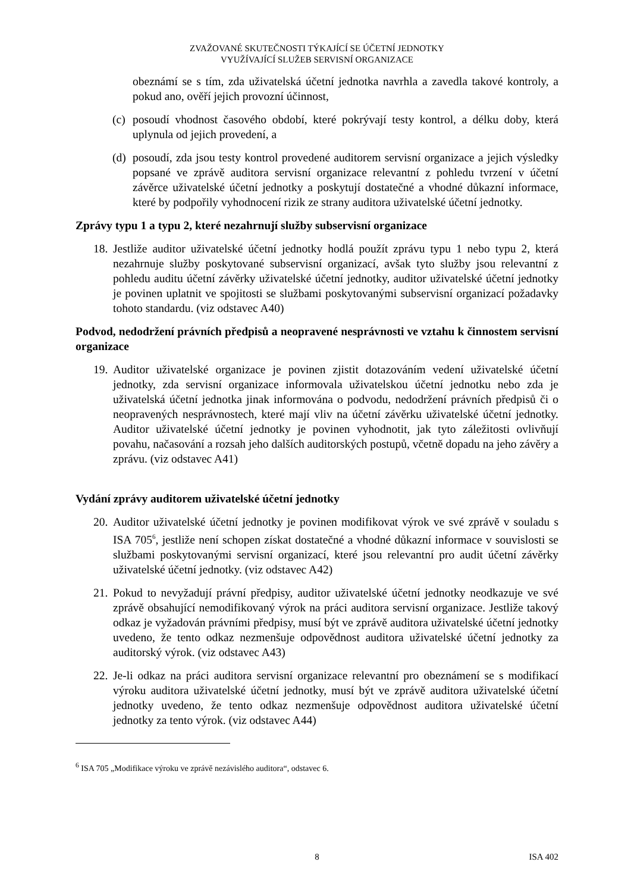ZVAŽOVANÉ SKUTEČNOSTI TÝKAJÍCÍ SE ÚČETNÍ JEDNOTKY
VYUŽÍVAJÍCÍ SLUŽEB SERVISNÍ ORGANIZACE
obeznámí se s tím, zda uživatelská účetní jednotka navrhla a zavedla takové kontroly, a pokud ano, ověří jejich provozní účinnost,
(c)
posoudí vhodnost časového období, které pokrývají testy kontrol, a délku doby, která uplynula od jejich provedení, a
(d)
posoudí, zda jsou testy kontrol provedené auditorem servisní organizace a jejich výsledky popsané ve zprávě auditora servisní organizace relevantní z pohledu tvrzení v účetní závěrce uživatelské účetní jednotky a poskytují dostatečné a vhodné důkazní informace, které by podpořily vyhodnocení rizik ze strany auditora uživatelské účetní jednotky.
Zprávy typu 1 a typu 2, které nezahrnují služby subservisní organizace
18.
Jestliže auditor uživatelské účetní jednotky hodlá použít zprávu typu 1 nebo typu 2, která nezahrnuje služby poskytované subservisní organizací, avšak tyto služby jsou relevantní z pohledu auditu účetní závěrky uživatelské účetní jednotky, auditor uživatelské účetní jednotky je povinen uplatnit ve spojitosti se službami poskytovanými subservisní organizací požadavky tohoto standardu. (viz odstavec A40)
Podvod, nedodržení právních předpisů a neopravené nesprávnosti ve vztahu k činnostem servisní organizace
19.
Auditor uživatelské organizace je povinen zjistit dotazováním vedení uživatelské účetní jednotky, zda servisní organizace informovala uživatelskou účetní jednotku nebo zda je uživatelská účetní jednotka jinak informována o podvodu, nedodržení právních předpisů či o neopravených nesprávnostech, které mají vliv na účetní závěrku uživatelské účetní jednotky. Auditor uživatelské účetní jednotky je povinen vyhodnotit, jak tyto záležitosti ovlivňují povahu, načasování a rozsah jeho dalších auditorských postupů, včetně dopadu na jeho závěry a zprávu. (viz odstavec A41)
Vydání zprávy auditorem uživatelské účetní jednotky
20.
Auditor uživatelské účetní jednotky je povinen modifikovat výrok ve své zprávě v souladu s ISA 705<sup>6</sup>, jestliže není schopen získat dostatečné a vhodné důkazní informace v souvislosti se službami poskytovanými servisní organizací, které jsou relevantní pro audit účetní závěrky uživatelské účetní jednotky. (viz odstavec A42)
21.
Pokud to nevyžadují právní předpisy, auditor uživatelské účetní jednotky neodkazuje ve své zprávě obsahující nemodifikovaný výrok na práci auditora servisní organizace. Jestliže takový odkaz je vyžadován právními předpisy, musí být ve zprávě auditora uživatelské účetní jednotky uvedeno, že tento odkaz nezmenšuje odpovědnost auditora uživatelské účetní jednotky za auditorský výrok. (viz odstavec A43)
22.
Je-li odkaz na práci auditora servisní organizace relevantní pro obeznámení se s modifikací výroku auditora uživatelské účetní jednotky, musí být ve zprávě auditora uživatelské účetní jednotky uvedeno, že tento odkaz nezmenšuje odpovědnost auditora uživatelské účetní jednotky za tento výrok. (viz odstavec A44)
<sup>6</sup> ISA 705 „Modifikace výroku ve zprávě nezávislého auditora“, odstavec 6.
8 ISA 402